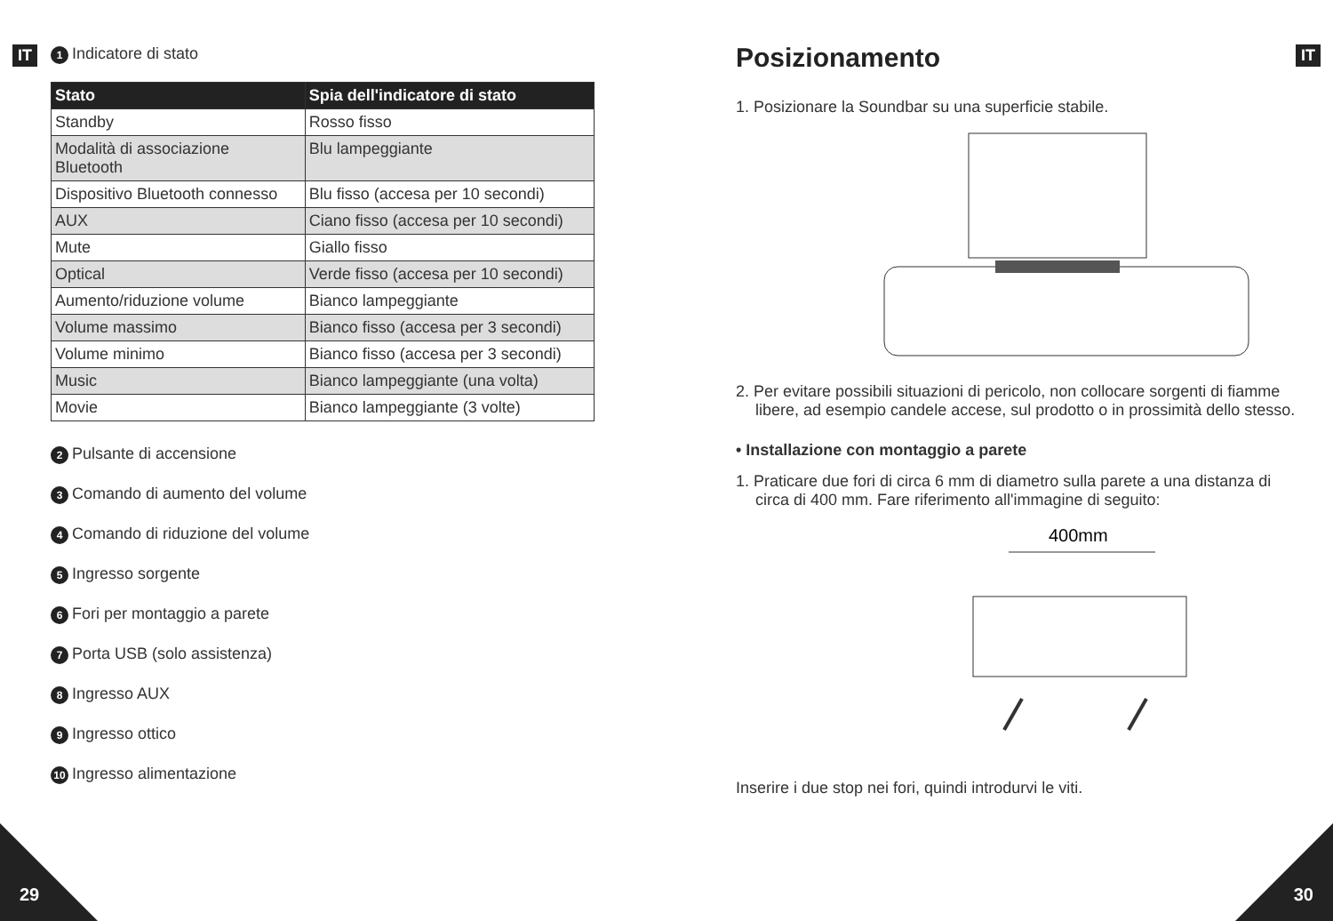IT
1 Indicatore di stato
| Stato | Spia dell'indicatore di stato |
| --- | --- |
| Standby | Rosso fisso |
| Modalità di associazione Bluetooth | Blu lampeggiante |
| Dispositivo Bluetooth connesso | Blu fisso (accesa per 10 secondi) |
| AUX | Ciano fisso (accesa per 10 secondi) |
| Mute | Giallo fisso |
| Optical | Verde fisso (accesa per 10 secondi) |
| Aumento/riduzione volume | Bianco lampeggiante |
| Volume massimo | Bianco fisso (accesa per 3 secondi) |
| Volume minimo | Bianco fisso (accesa per 3 secondi) |
| Music | Bianco lampeggiante (una volta) |
| Movie | Bianco lampeggiante (3 volte) |
2 Pulsante di accensione
3 Comando di aumento del volume
4 Comando di riduzione del volume
5 Ingresso sorgente
6 Fori per montaggio a parete
7 Porta USB (solo assistenza)
8 Ingresso AUX
9 Ingresso ottico
10 Ingresso alimentazione
29
IT
Posizionamento
1. Posizionare la Soundbar su una superficie stabile.
2. Per evitare possibili situazioni di pericolo, non collocare sorgenti di fiamme libere, ad esempio candele accese, sul prodotto o in prossimità dello stesso.
• Installazione con montaggio a parete
1. Praticare due fori di circa 6 mm di diametro sulla parete a una distanza di circa di 400 mm. Fare riferimento all'immagine di seguito:
400mm
Inserire i due stop nei fori, quindi introdurvi le viti.
30